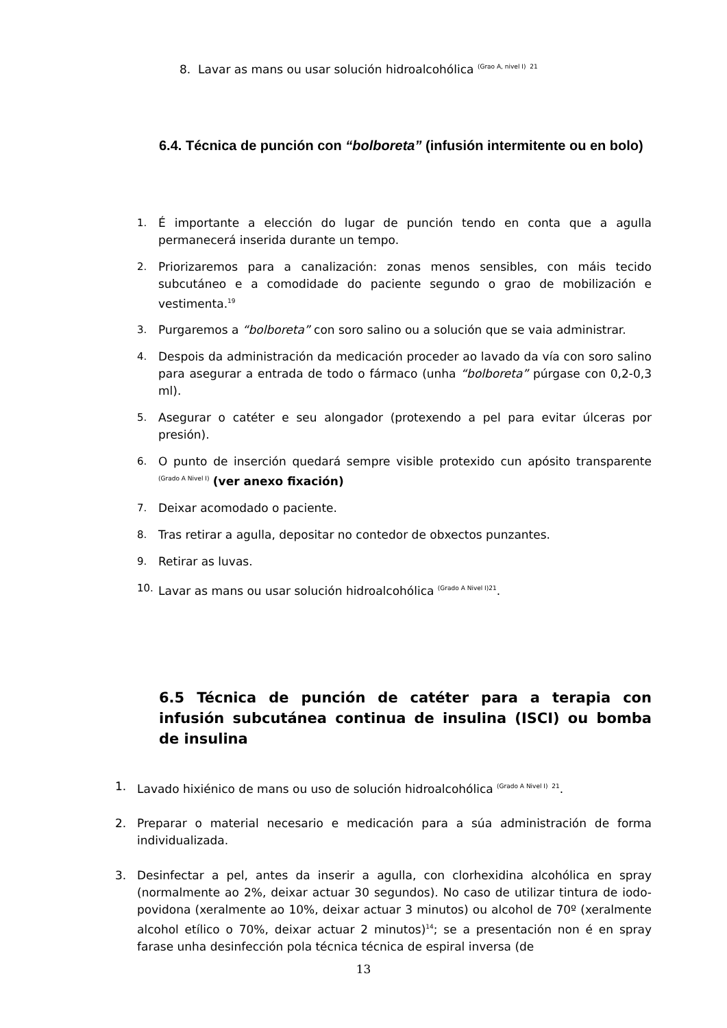8. Lavar as mans ou usar solución hidroalcohólica <sup>(Grao A, nivel I) 21</sup>
6.4. Técnica de punción con “bolboreta” (infusión intermitente ou en bolo)
1. É importante a elección do lugar de punción tendo en conta que a agulla permanecerá inserida durante un tempo.
2. Priorizaremos para a canalización: zonas menos sensibles, con máis tecido subcutáneo e a comodidade do paciente segundo o grao de mobilización e vestimenta.<sup>19</sup>
3. Purgaremos a “bolboreta” con soro salino ou a solución que se vaia administrar.
4. Despois da administración da medicación proceder ao lavado da vía con soro salino para asegurar a entrada de todo o fármaco (unha “bolboreta” púrgase con 0,2-0,3 ml).
5. Asegurar o catéter e seu alongador (protexendo a pel para evitar úlceras por presión).
6. O punto de inserción quedará sempre visible protexido cun apósito transparente <sup>(Grado A Nivel I)</sup> (ver anexo fixación)
7. Deixar acomodado o paciente.
8. Tras retirar a agulla, depositar no contedor de obxectos punzantes.
9. Retirar as luvas.
10. Lavar as mans ou usar solución hidroalcohólica <sup>(Grado A Nivel I)21</sup>.
6.5 Técnica de punción de catéter para a terapia con infusión subcutánea continua de insulina (ISCI) ou bomba de insulina
1. Lavado hixiénico de mans ou uso de solución hidroalcohólica <sup>(Grado A Nivel I) 21</sup>.
2. Preparar o material necesario e medicación para a súa administración de forma individualizada.
3. Desinfectar a pel, antes da inserir a agulla, con clorhexidina alcohólica en spray (normalmente ao 2%, deixar actuar 30 segundos). No caso de utilizar tintura de iodo-povidona (xeralmente ao 10%, deixar actuar 3 minutos) ou alcohol de 70º (xeralmente alcohol etílico o 70%, deixar actuar 2 minutos)<sup>14</sup>; se a presentación non é en spray farase unha desinfección pola técnica técnica de espiral inversa (de
13